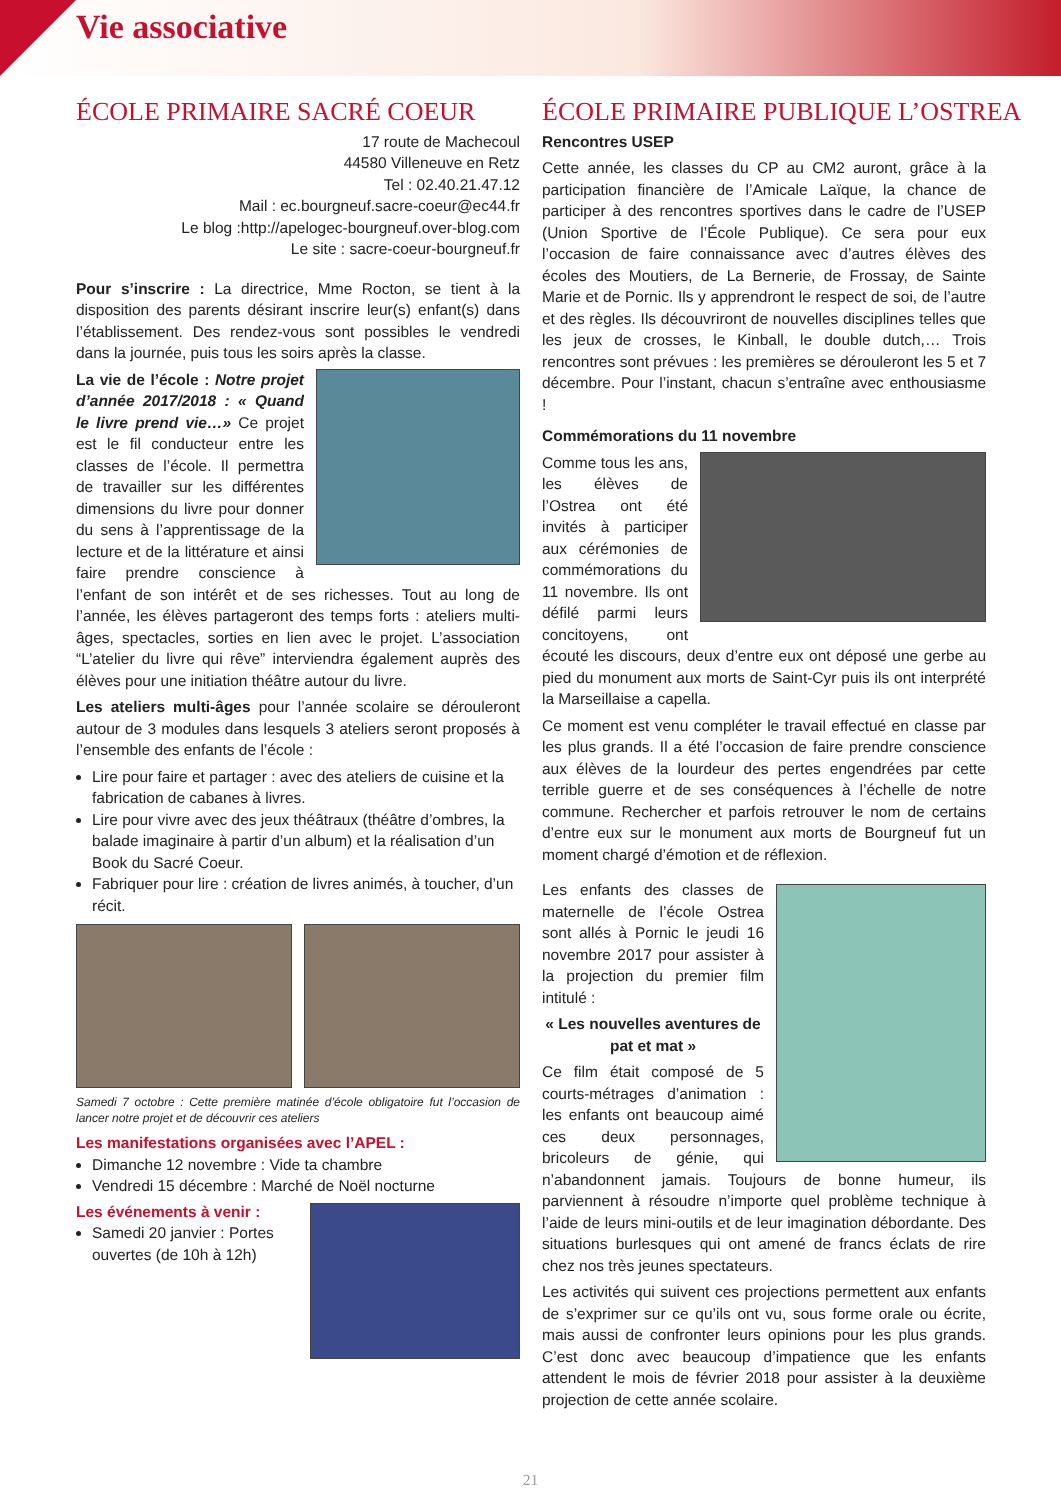Vie associative
ÉCOLE PRIMAIRE SACRÉ COEUR
17 route de Machecoul
44580 Villeneuve en Retz
Tel : 02.40.21.47.12
Mail : ec.bourgneuf.sacre-coeur@ec44.fr
Le blog :http://apelogec-bourgneuf.over-blog.com
Le site : sacre-coeur-bourgneuf.fr
Pour s’inscrire : La directrice, Mme Rocton, se tient à la disposition des parents désirant inscrire leur(s) enfant(s) dans l’établissement. Des rendez-vous sont possibles le vendredi dans la journée, puis tous les soirs après la classe.
La vie de l’école : Notre projet d’année 2017/2018 : « Quand le livre prend vie…» Ce projet est le fil conducteur entre les classes de l’école. Il permettra de travailler sur les différentes dimensions du livre pour donner du sens à l’apprentissage de la lecture et de la littérature et ainsi faire prendre conscience à l’enfant de son intérêt et de ses richesses. Tout au long de l’année, les élèves partageront des temps forts : ateliers multi-âges, spectacles, sorties en lien avec le projet. L’association “L’atelier du livre qui rêve” interviendra également auprès des élèves pour une initiation théâtre autour du livre.
Les ateliers multi-âges pour l’année scolaire se dérouleront autour de 3 modules dans lesquels 3 ateliers seront proposés à l’ensemble des enfants de l’école :
Lire pour faire et partager : avec des ateliers de cuisine et la fabrication de cabanes à livres.
Lire pour vivre avec des jeux théâtraux (théâtre d’ombres, la balade imaginaire à partir d’un album) et la réalisation d’un Book du Sacré Coeur.
Fabriquer pour lire : création de livres animés, à toucher, d’un récit.
Samedi 7 octobre : Cette première matinée d’école obligatoire fut l’occasion de lancer notre projet et de découvrir ces ateliers
Les manifestations organisées avec l’APEL :
Dimanche 12 novembre : Vide ta chambre
Vendredi 15 décembre : Marché de Noël nocturne
Les événements à venir :
Samedi 20 janvier : Portes ouvertes (de 10h à 12h)
ÉCOLE PRIMAIRE PUBLIQUE L’OSTREA
Rencontres USEP
Cette année, les classes du CP au CM2 auront, grâce à la participation financière de l’Amicale Laïque, la chance de participer à des rencontres sportives dans le cadre de l’USEP (Union Sportive de l’École Publique). Ce sera pour eux l’occasion de faire connaissance avec d’autres élèves des écoles des Moutiers, de La Bernerie, de Frossay, de Sainte Marie et de Pornic. Ils y apprendront le respect de soi, de l’autre et des règles. Ils découvriront de nouvelles disciplines telles que les jeux de crosses, le Kinball, le double dutch,… Trois rencontres sont prévues : les premières se dérouleront les 5 et 7 décembre. Pour l’instant, chacun s’entraîne avec enthousiasme !
Commémorations du 11 novembre
Comme tous les ans, les élèves de l’Ostrea ont été invités à participer aux cérémonies de commémorations du 11 novembre. Ils ont défilé parmi leurs concitoyens, ont écouté les discours, deux d’entre eux ont déposé une gerbe au pied du monument aux morts de Saint-Cyr puis ils ont interprété la Marseillaise a capella.
Ce moment est venu compléter le travail effectué en classe par les plus grands. Il a été l’occasion de faire prendre conscience aux élèves de la lourdeur des pertes engendrées par cette terrible guerre et de ses conséquences à l’échelle de notre commune. Rechercher et parfois retrouver le nom de certains d’entre eux sur le monument aux morts de Bourgneuf fut un moment chargé d’émotion et de réflexion.
Les enfants des classes de maternelle de l’école Ostrea sont allés à Pornic le jeudi 16 novembre 2017 pour assister à la projection du premier film intitulé :
« Les nouvelles aventures de pat et mat »
Ce film était composé de 5 courts-métrages d’animation : les enfants ont beaucoup aimé ces deux personnages, bricoleurs de génie, qui n’abandonnent jamais. Toujours de bonne humeur, ils parviennent à résoudre n’importe quel problème technique à l’aide de leurs mini-outils et de leur imagination débordante. Des situations burlesques qui ont amené de francs éclats de rire chez nos très jeunes spectateurs.
Les activités qui suivent ces projections permettent aux enfants de s’exprimer sur ce qu’ils ont vu, sous forme orale ou écrite, mais aussi de confronter leurs opinions pour les plus grands. C’est donc avec beaucoup d’impatience que les enfants attendent le mois de février 2018 pour assister à la deuxième projection de cette année scolaire.
21